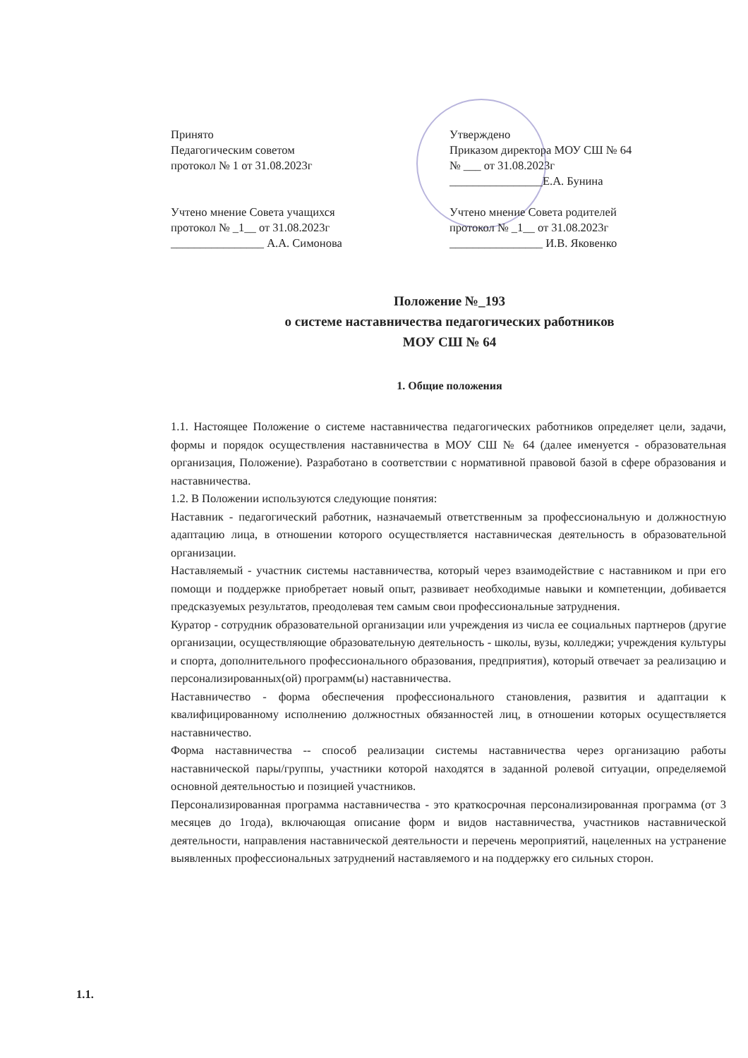Принято
Педагогическим советом
протокол № 1 от 31.08.2023г
Учтено мнение Совета учащихся
протокол № _1__ от 31.08.2023г
________________ А.А. Симонова
Утверждено
Приказом директора МОУ СШ № 64
№ ___ от 31.08.2023г
________________Е.А. Бунина
Учтено мнение Совета родителей
протокол № _1__ от 31.08.2023г
________________ И.В. Яковенко
Положение №_193
о системе наставничества педагогических работников
МОУ СШ № 64
1. Общие положения
1.1. Настоящее Положение о системе наставничества педагогических работников определяет цели, задачи, формы и порядок осуществления наставничества в МОУ СШ № 64 (далее именуется - образовательная организация, Положение). Разработано в соответствии с нормативной правовой базой в сфере образования и наставничества.
1.2. В Положении используются следующие понятия:
Наставник - педагогический работник, назначаемый ответственным за профессиональную и должностную адаптацию лица, в отношении которого осуществляется наставническая деятельность в образовательной организации.
Наставляемый - участник системы наставничества, который через взаимодействие с наставником и при его помощи и поддержке приобретает новый опыт, развивает необходимые навыки и компетенции, добивается предсказуемых результатов, преодолевая тем самым свои профессиональные затруднения.
Куратор - сотрудник образовательной организации или учреждения из числа ее социальных партнеров (другие организации, осуществляющие образовательную деятельность - школы, вузы, колледжи; учреждения культуры и спорта, дополнительного профессионального образования, предприятия), который отвечает за реализацию и персонализированных(ой) программ(ы) наставничества.
Наставничество - форма обеспечения профессионального становления, развития и адаптации к квалифицированному исполнению должностных обязанностей лиц, в отношении которых осуществляется наставничество.
Форма наставничества -- способ реализации системы наставничества через организацию работы наставнической пары/группы, участники которой находятся в заданной ролевой ситуации, определяемой основной деятельностью и позицией участников.
Персонализированная программа наставничества - это краткосрочная персонализированная программа (от 3 месяцев до 1года), включающая описание форм и видов наставничества, участников наставнической деятельности, направления наставнической деятельности и перечень мероприятий, нацеленных на устранение выявленных профессиональных затруднений наставляемого и на поддержку его сильных сторон.
1.1.